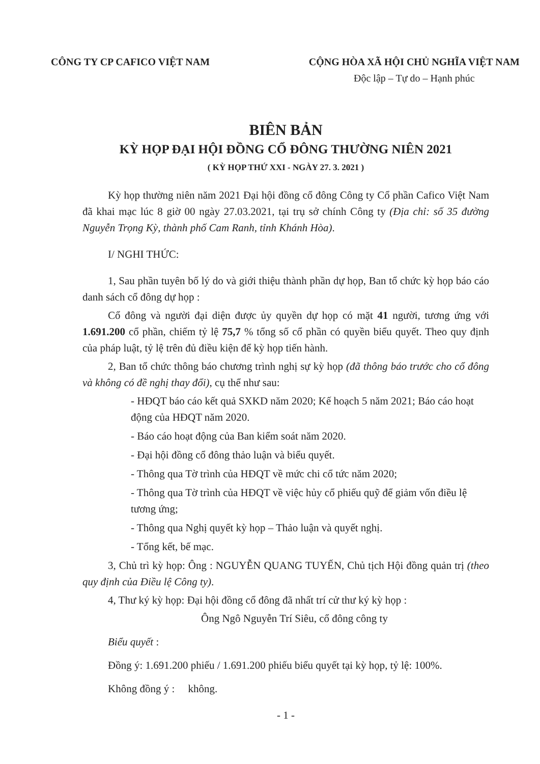CÔNG TY CP CAFICO VIỆT NAM CỘNG HÒA XÃ HỘI CHỦ NGHĨA VIỆT NAM
Độc lập – Tự do – Hạnh phúc
BIÊN BẢN
KỲ HỌP ĐẠI HỘI ĐỒNG CỔ ĐÔNG THƯỜNG NIÊN 2021
( KỲ HỌP THỨ XXI - NGÀY 27. 3. 2021 )
Kỳ họp thường niên năm 2021 Đại hội đồng cổ đông Công ty Cổ phần Cafico Việt Nam đã khai mạc lúc 8 giờ 00 ngày 27.03.2021, tại trụ sở chính Công ty (Địa chỉ: số 35 đường Nguyễn Trọng Kỳ, thành phố Cam Ranh, tỉnh Khánh Hòa).
I/ NGHI THỨC:
1, Sau phần tuyên bố lý do và giới thiệu thành phần dự họp, Ban tổ chức kỳ họp báo cáo danh sách cổ đông dự họp :
Cổ đông và người đại diện được ủy quyền dự họp có mặt 41 người, tương ứng với 1.691.200 cổ phần, chiếm tỷ lệ 75,7 % tổng số cổ phần có quyền biểu quyết. Theo quy định của pháp luật, tỷ lệ trên đủ điều kiện để kỳ họp tiến hành.
2, Ban tổ chức thông báo chương trình nghị sự kỳ họp (đã thông báo trước cho cổ đông và không có đề nghị thay đổi), cụ thể như sau:
- HĐQT báo cáo kết quả SXKD năm 2020; Kế hoạch 5 năm 2021; Báo cáo hoạt động của HĐQT năm 2020.
- Báo cáo hoạt động của Ban kiểm soát năm 2020.
- Đại hội đồng cổ đông thảo luận và biểu quyết.
- Thông qua Tờ trình của HĐQT về mức chi cổ tức năm 2020;
- Thông qua Tờ trình của HĐQT về việc hủy cổ phiếu quỹ để giảm vốn điều lệ tương ứng;
- Thông qua Nghị quyết kỳ họp – Thảo luận và quyết nghị.
- Tổng kết, bế mạc.
3, Chủ trì kỳ họp: Ông : NGUYỄN QUANG TUYẾN, Chủ tịch Hội đồng quản trị (theo quy định của Điều lệ Công ty).
4, Thư ký kỳ họp: Đại hội đồng cổ đông đã nhất trí cử thư ký kỳ họp :
Ông Ngô Nguyễn Trí Siêu, cổ đông công ty
Biểu quyết :
Đồng ý: 1.691.200 phiếu / 1.691.200 phiếu biểu quyết tại kỳ họp, tỷ lệ: 100%.
Không đồng ý : không.
- 1 -